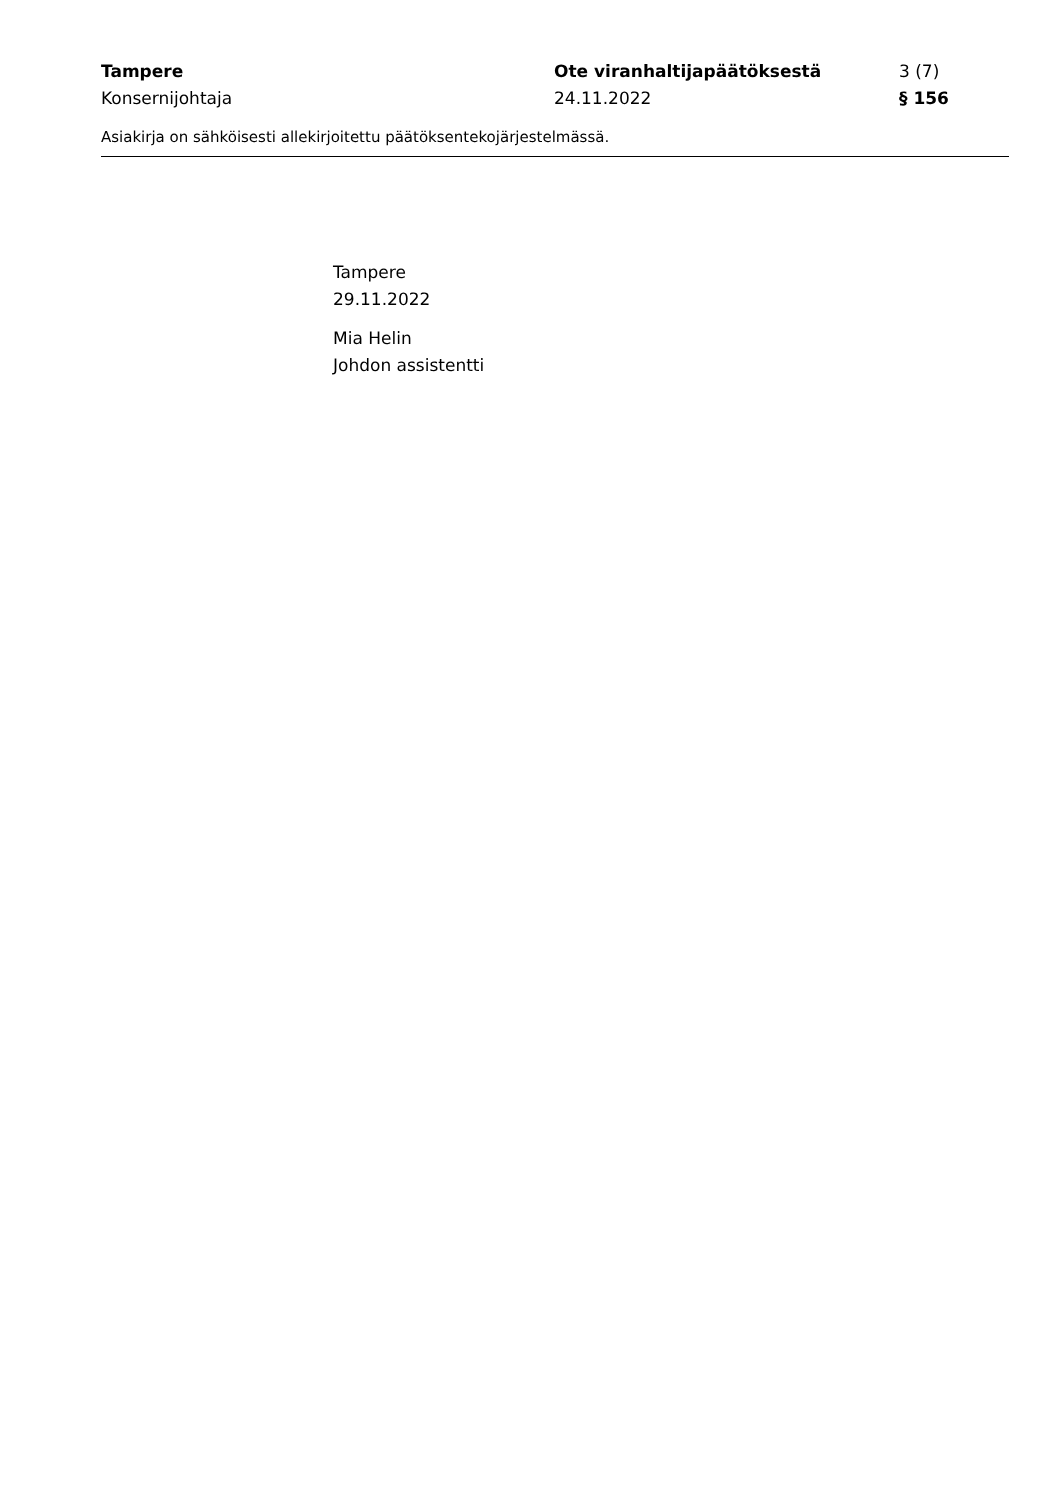Tampere Ote viranhaltijapäätöksestä 3 (7)
Konsernijohtaja 24.11.2022 § 156
Asiakirja on sähköisesti allekirjoitettu päätöksentekojärjestelmässä.
Tampere
29.11.2022
Mia Helin
Johdon assistentti